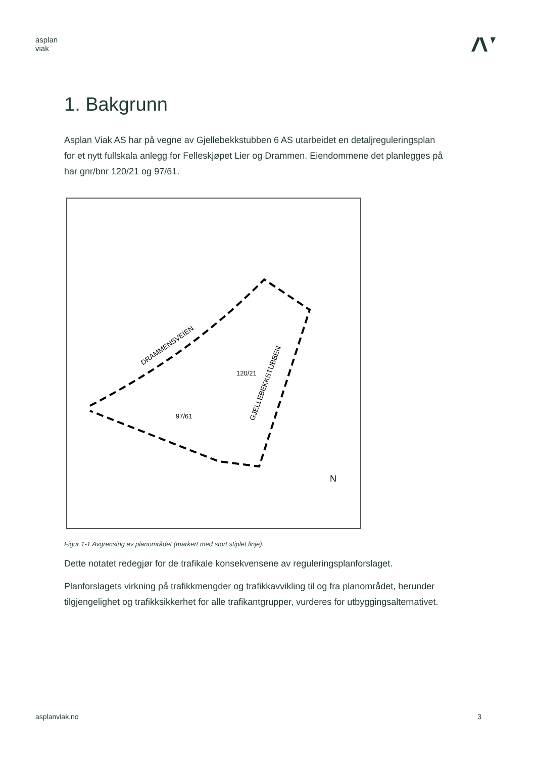asplan
viak
1. Bakgrunn
Asplan Viak AS har på vegne av Gjellebekkstubben 6 AS utarbeidet en detaljreguleringsplan for et nytt fullskala anlegg for Felleskjøpet Lier og Drammen. Eiendommene det planlegges på har gnr/bnr 120/21 og 97/61.
DRAMMENSVEIEN
GJELLEBEKKSTUBBEN
120/21
97/61
N
Figur 1-1 Avgrensing av planområdet (markert med stort stiplet linje).
Dette notatet redegjør for de trafikale konsekvensene av reguleringsplanforslaget.
Planforslagets virkning på trafikkmengder og trafikkavvikling til og fra planområdet, herunder tilgjengelighet og trafikksikkerhet for alle trafikantgrupper, vurderes for utbyggingsalternativet.
asplanviak.no 3